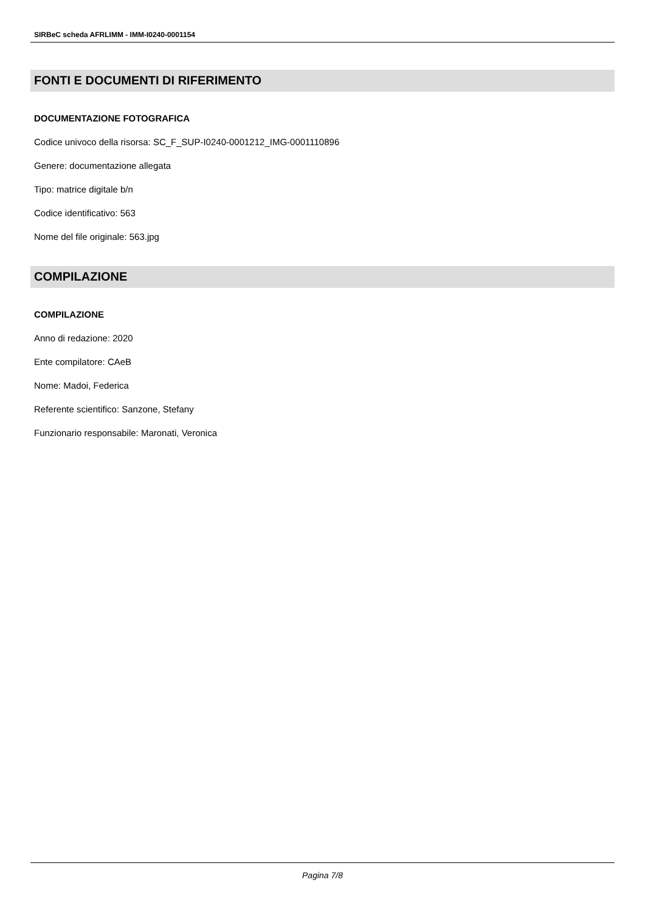SIRBeC scheda AFRLIMM - IMM-I0240-0001154
FONTI E DOCUMENTI DI RIFERIMENTO
DOCUMENTAZIONE FOTOGRAFICA
Codice univoco della risorsa: SC_F_SUP-I0240-0001212_IMG-0001110896
Genere: documentazione allegata
Tipo: matrice digitale b/n
Codice identificativo: 563
Nome del file originale: 563.jpg
COMPILAZIONE
COMPILAZIONE
Anno di redazione: 2020
Ente compilatore: CAeB
Nome: Madoi, Federica
Referente scientifico: Sanzone, Stefany
Funzionario responsabile: Maronati, Veronica
Pagina 7/8